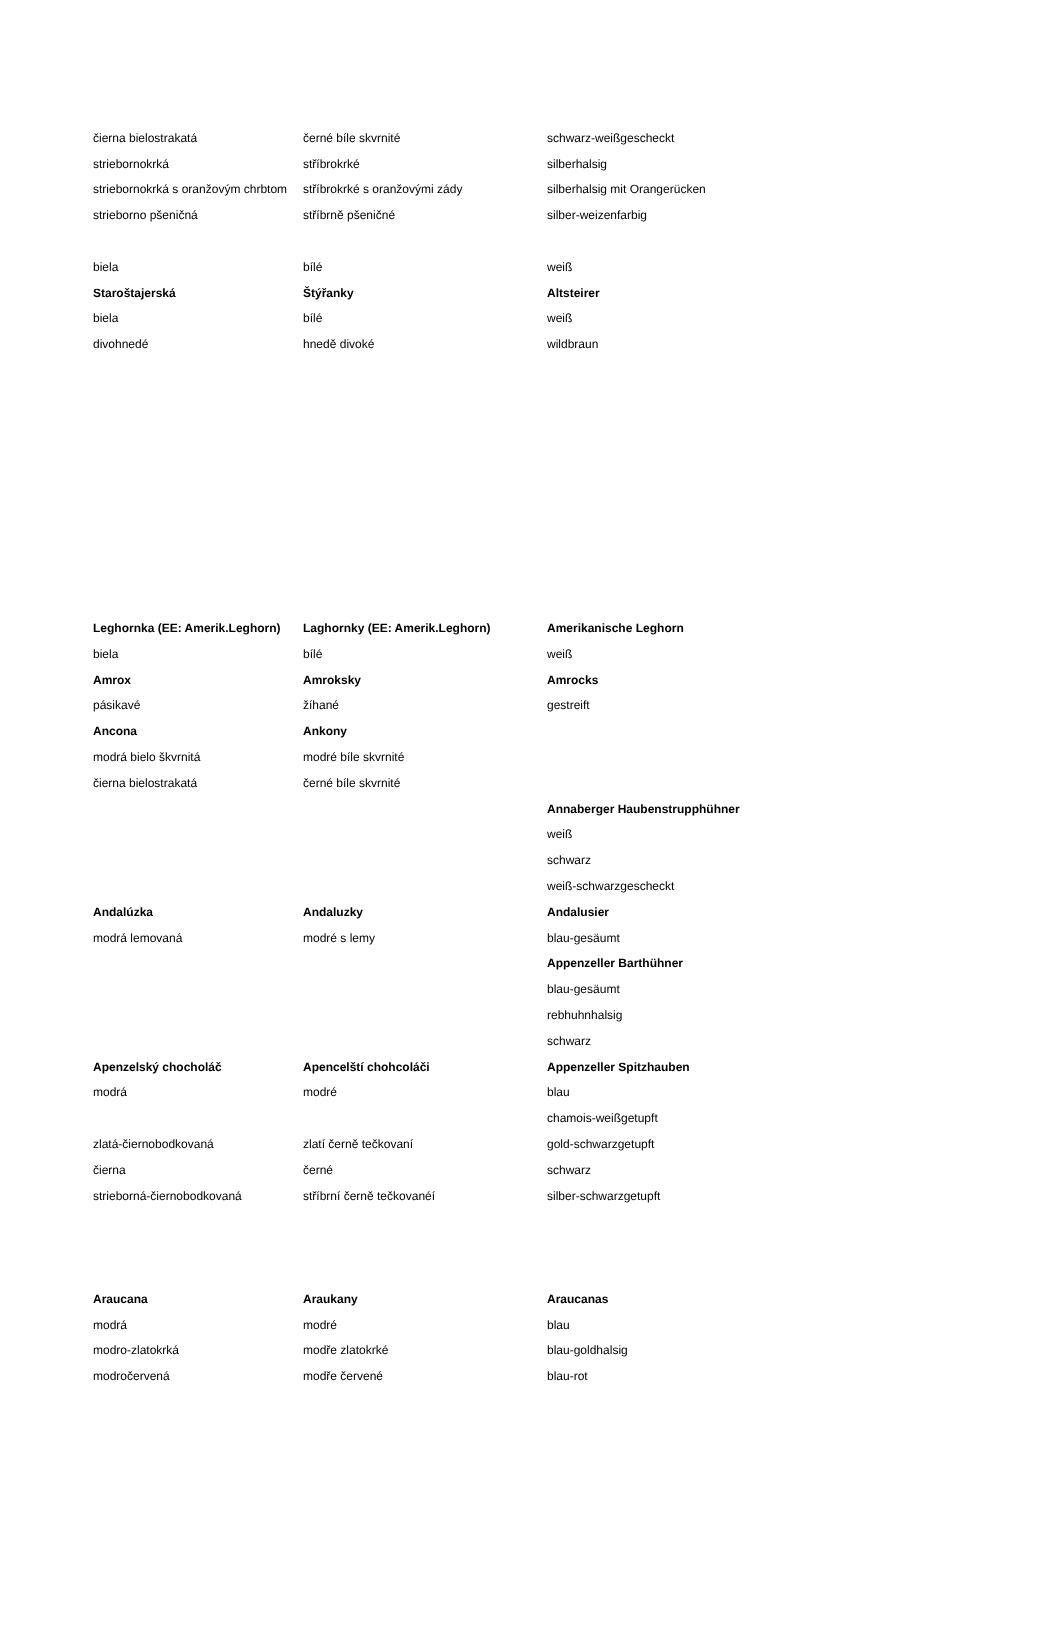| čierna bielostrakatá | černé bíle skvrnité | schwarz-weißgescheckt |
| striebornokrká | stříbrokrké | silberhalsig |
| striebornokrká s oranžovým chrbtom | stříbrokrké s oranžovými zády | silberhalsig mit Orangerücken |
| strieborno pšeničná | stříbrně pšeničné | silber-weizenfarbig |
| biela | bílé | weiß |
| Staroštajerská | Štýřanky | Altsteirer |
| biela | bílé | weiß |
| divohnedé | hnedě divoké | wildbraun |
| Leghornka (EE: Amerik.Leghorn) | Laghornky (EE: Amerik.Leghorn) | Amerikanische Leghorn |
| biela | bílé | weiß |
| Amrox | Amroksky | Amrocks |
| pásikavé | žíhané | gestreift |
| Ancona | Ankony | |
| modrá bielo škvrnitá | modré bíle skvrnité | |
| čierna bielostrakatá | černé bíle skvrnité | |
| | | Annaberger Haubenstrupphühner |
| | | weiß |
| | | schwarz |
| | | weiß-schwarzgescheckt |
| Andalúzka | Andaluzky | Andalusier |
| modrá lemovaná | modré s lemy | blau-gesäumt |
| | | Appenzeller Barthühner |
| | | blau-gesäumt |
| | | rebhuhnhalsig |
| | | schwarz |
| Apenzelský chocholáč | Apencelští chohcoláči | Appenzeller Spitzhauben |
| modrá | modré | blau |
| | | chamois-weißgetupft |
| zlatá-čiernobodkovaná | zlatí černě tečkovaní | gold-schwarzgetupft |
| čierna | černé | schwarz |
| strieborná-čiernobodkovaná | stříbrní černě tečkovanéí | silber-schwarzgetupft |
| Araucana | Araukany | Araucanas |
| modrá | modré | blau |
| modro-zlatokrká | modře zlatokrké | blau-goldhalsig |
| modročervená | modře červené | blau-rot |